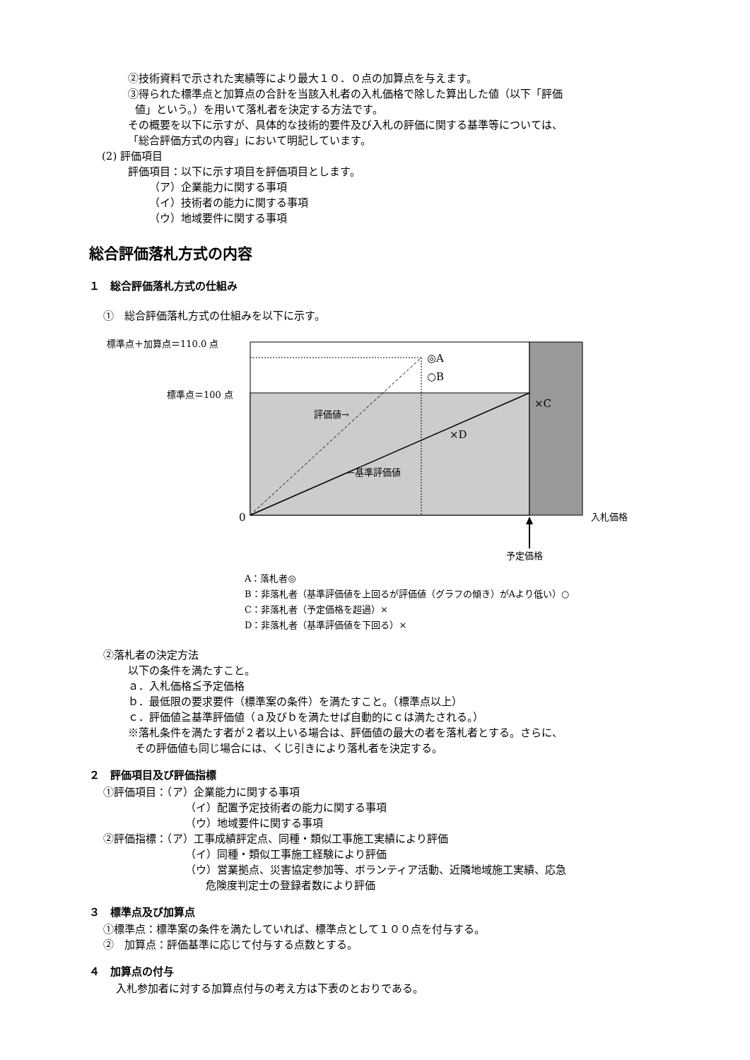②技術資料で示された実績等により最大１０．０点の加算点を与えます。
③得られた標準点と加算点の合計を当該入札者の入札価格で除した算出した値（以下「評価
値」という。）を用いて落札者を決定する方法です。
その概要を以下に示すが、具体的な技術的要件及び入札の評価に関する基準等については、
「総合評価方式の内容」において明記しています。
(2) 評価項目
評価項目：以下に示す項目を評価項目とします。
（ア）企業能力に関する事項
（イ）技術者の能力に関する事項
（ウ）地域要件に関する事項
総合評価落札方式の内容
１　総合評価落札方式の仕組み
①　総合評価落札方式の仕組みを以下に示す。
標準点＋加算点＝110.0 点
標準点＝100 点
◎A
○B
×C
×D
評価値→
←基準評価値
0 入札価格
予定価格
A：落札者◎
B：非落札者（基準評価値を上回るが評価値（グラフの傾き）がAより低い）○
C：非落札者（予定価格を超過）×
D：非落札者（基準評価値を下回る）×
②落札者の決定方法
以下の条件を満たすこと。
ａ．入札価格≦予定価格
ｂ．最低限の要求要件（標準案の条件）を満たすこと。（標準点以上）
ｃ．評価値≧基準評価値（ａ及びｂを満たせば自動的にｃは満たされる。）
※落札条件を満たす者が２者以上いる場合は、評価値の最大の者を落札者とする。さらに、
その評価値も同じ場合には、くじ引きにより落札者を決定する。
２　評価項目及び評価指標
①評価項目：（ア）企業能力に関する事項
（イ）配置予定技術者の能力に関する事項
（ウ）地域要件に関する事項
②評価指標：（ア）工事成績評定点、同種・類似工事施工実績により評価
（イ）同種・類似工事施工経験により評価
（ウ）営業拠点、災害協定参加等、ボランティア活動、近隣地域施工実績、応急
危険度判定士の登録者数により評価
３　標準点及び加算点
①標準点：標準案の条件を満たしていれば、標準点として１００点を付与する。
②　加算点：評価基準に応じて付与する点数とする。
４　加算点の付与
入札参加者に対する加算点付与の考え方は下表のとおりである。